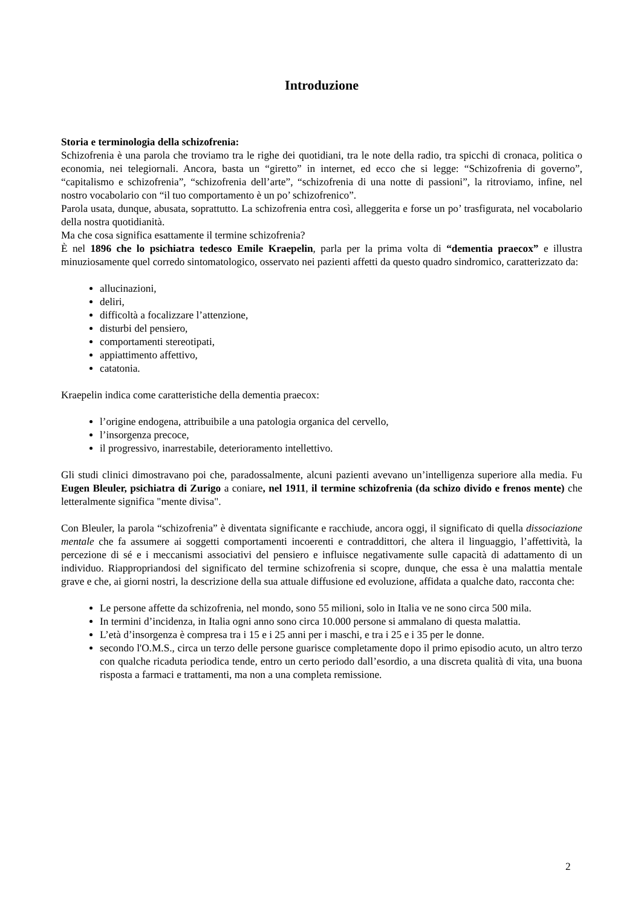Introduzione
Storia e terminologia della schizofrenia:
Schizofrenia è una parola che troviamo tra le righe dei quotidiani, tra le note della radio, tra spicchi di cronaca, politica o economia, nei telegiornali. Ancora, basta un “giretto” in internet, ed ecco che si legge: “Schizofrenia di governo”, “capitalismo e schizofrenia”, “schizofrenia dell’arte”, “schizofrenia di una notte di passioni”, la ritroviamo, infine, nel nostro vocabolario con “il tuo comportamento è un po’ schizofrenico”.
Parola usata, dunque, abusata, soprattutto. La schizofrenia entra così, alleggerita e forse un po’ trasfigurata, nel vocabolario della nostra quotidianità.
Ma che cosa significa esattamente il termine schizofrenia?
È nel 1896 che lo psichiatra tedesco Emile Kraepelin, parla per la prima volta di “dementia praecox” e illustra minuziosamente quel corredo sintomatologico, osservato nei pazienti affetti da questo quadro sindromico, caratterizzato da:
allucinazioni,
deliri,
difficoltà a focalizzare l’attenzione,
disturbi del pensiero,
comportamenti stereotipati,
appiattimento affettivo,
catatonia.
Kraepelin indica come caratteristiche della dementia praecox:
l’origine endogena, attribuibile a una patologia organica del cervello,
l’insorgenza precoce,
il progressivo, inarrestabile, deterioramento intellettivo.
Gli studi clinici dimostravano poi che, paradossalmente, alcuni pazienti avevano un’intelligenza superiore alla media. Fu Eugen Bleuler, psichiatra di Zurigo a coniare, nel 1911, il termine schizofrenia (da schizo divido e frenos mente) che letteralmente significa "mente divisa".
Con Bleuler, la parola “schizofrenia” è diventata significante e racchiude, ancora oggi, il significato di quella dissociazione mentale che fa assumere ai soggetti comportamenti incoerenti e contraddittori, che altera il linguaggio, l’affettività, la percezione di sé e i meccanismi associativi del pensiero e influisce negativamente sulle capacità di adattamento di un individuo. Riappropriandosi del significato del termine schizofrenia si scopre, dunque, che essa è una malattia mentale grave e che, ai giorni nostri, la descrizione della sua attuale diffusione ed evoluzione, affidata a qualche dato, racconta che:
Le persone affette da schizofrenia, nel mondo, sono 55 milioni, solo in Italia ve ne sono circa 500 mila.
In termini d’incidenza, in Italia ogni anno sono circa 10.000 persone si ammalano di questa malattia.
L’età d’insorgenza è compresa tra i 15 e i 25 anni per i maschi, e tra i 25 e i 35 per le donne.
secondo l'O.M.S., circa un terzo delle persone guarisce completamente dopo il primo episodio acuto, un altro terzo con qualche ricaduta periodica tende, entro un certo periodo dall’esordio, a una discreta qualità di vita, una buona risposta a farmaci e trattamenti, ma non a una completa remissione.
2